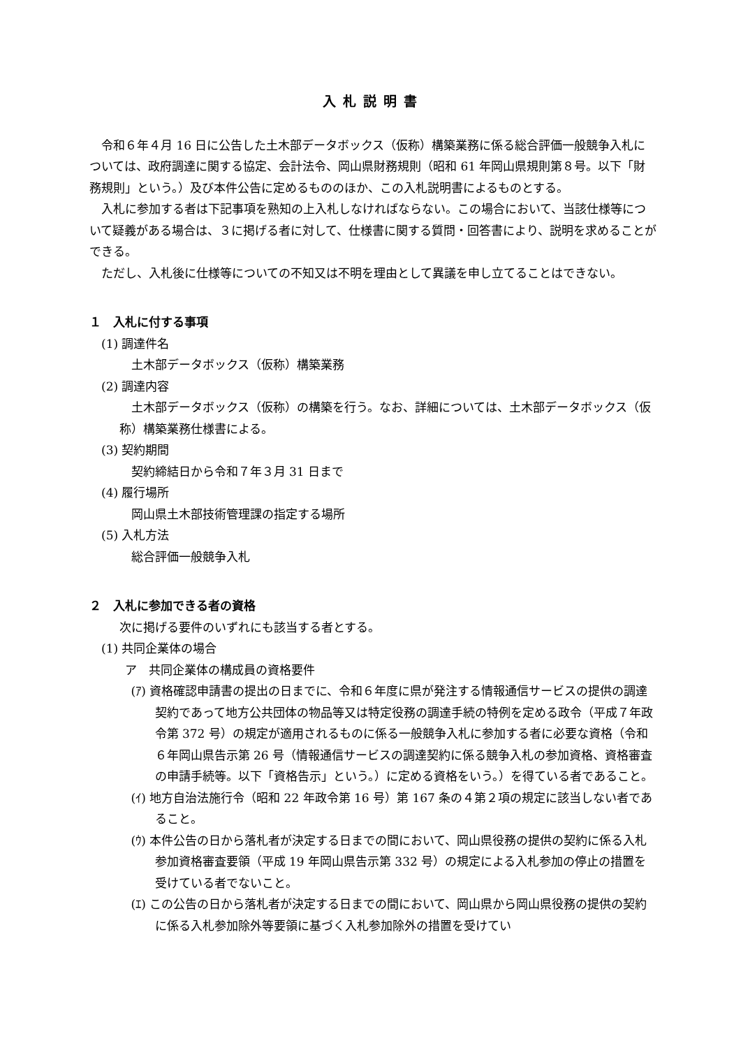入札説明書
令和６年４月 16 日に公告した土木部データボックス（仮称）構築業務に係る総合評価一般競争入札については、政府調達に関する協定、会計法令、岡山県財務規則（昭和 61 年岡山県規則第８号。以下「財務規則」という。）及び本件公告に定めるもののほか、この入札説明書によるものとする。
入札に参加する者は下記事項を熟知の上入札しなければならない。この場合において、当該仕様等について疑義がある場合は、３に掲げる者に対して、仕様書に関する質問・回答書により、説明を求めることができる。
ただし、入札後に仕様等についての不知又は不明を理由として異議を申し立てることはできない。
１　入札に付する事項
(1) 調達件名
土木部データボックス（仮称）構築業務
(2) 調達内容
土木部データボックス（仮称）の構築を行う。なお、詳細については、土木部データボックス（仮称）構築業務仕様書による。
(3) 契約期間
契約締結日から令和７年３月 31 日まで
(4) 履行場所
岡山県土木部技術管理課の指定する場所
(5) 入札方法
総合評価一般競争入札
２　入札に参加できる者の資格
次に掲げる要件のいずれにも該当する者とする。
(1) 共同企業体の場合
ア　共同企業体の構成員の資格要件
(ｱ) 資格確認申請書の提出の日までに、令和６年度に県が発注する情報通信サービスの提供の調達契約であって地方公共団体の物品等又は特定役務の調達手続の特例を定める政令（平成７年政令第 372 号）の規定が適用されるものに係る一般競争入札に参加する者に必要な資格（令和６年岡山県告示第 26 号（情報通信サービスの調達契約に係る競争入札の参加資格、資格審査の申請手続等。以下「資格告示」という。）に定める資格をいう。）を得ている者であること。
(ｲ) 地方自治法施行令（昭和 22 年政令第 16 号）第 167 条の４第２項の規定に該当しない者であること。
(ｳ) 本件公告の日から落札者が決定する日までの間において、岡山県役務の提供の契約に係る入札参加資格審査要領（平成 19 年岡山県告示第 332 号）の規定による入札参加の停止の措置を受けている者でないこと。
(ｴ) この公告の日から落札者が決定する日までの間において、岡山県から岡山県役務の提供の契約に係る入札参加除外等要領に基づく入札参加除外の措置を受けてい